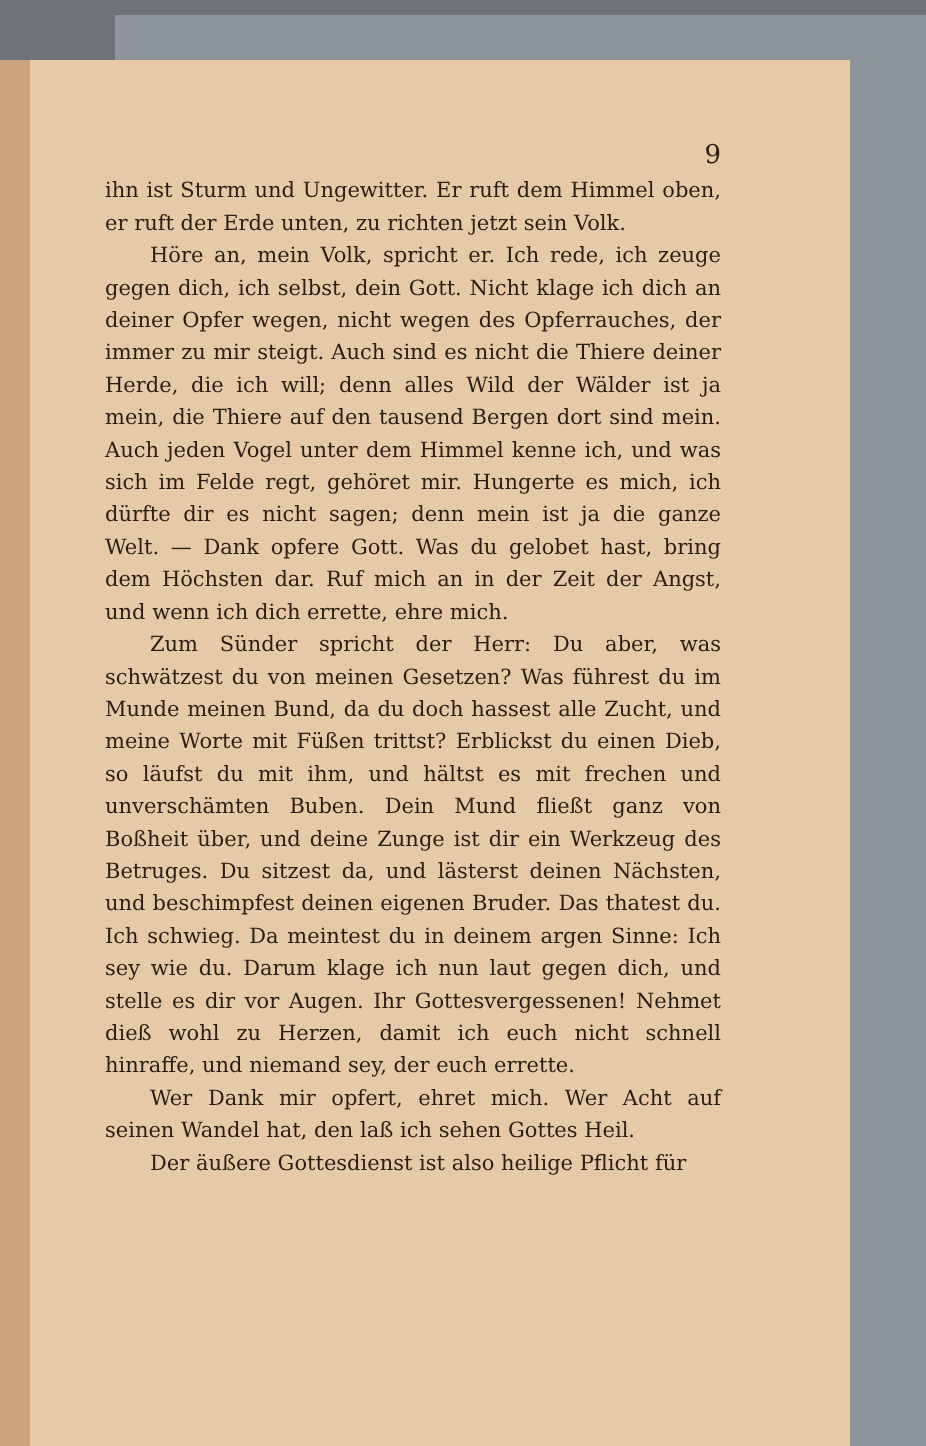9
ihn ist Sturm und Ungewitter. Er ruft dem Himmel oben, er ruft der Erde unten, zu richten jetzt sein Volk.
Höre an, mein Volk, spricht er. Ich rede, ich zeuge gegen dich, ich selbst, dein Gott. Nicht klage ich dich an deiner Opfer wegen, nicht wegen des Opferrauches, der immer zu mir steigt. Auch sind es nicht die Thiere deiner Herde, die ich will; denn alles Wild der Wälder ist ja mein, die Thiere auf den tausend Bergen dort sind mein. Auch jeden Vogel unter dem Himmel kenne ich, und was sich im Felde regt, gehöret mir. Hungerte es mich, ich dürfte dir es nicht sagen; denn mein ist ja die ganze Welt. — Dank opfere Gott. Was du gelobet hast, bring dem Höchsten dar. Ruf mich an in der Zeit der Angst, und wenn ich dich errette, ehre mich.
Zum Sünder spricht der Herr: Du aber, was schwätzest du von meinen Gesetzen? Was führest du im Munde meinen Bund, da du doch hassest alle Zucht, und meine Worte mit Füßen trittst? Erblickst du einen Dieb, so läufst du mit ihm, und hältst es mit frechen und unverschämten Buben. Dein Mund fließt ganz von Boßheit über, und deine Zunge ist dir ein Werkzeug des Betruges. Du sitzest da, und lästerst deinen Nächsten, und beschimpfest deinen eigenen Bruder. Das thatest du. Ich schwieg. Da meintest du in deinem argen Sinne: Ich sey wie du. Darum klage ich nun laut gegen dich, und stelle es dir vor Augen. Ihr Gottesvergessenen! Nehmet dieß wohl zu Herzen, damit ich euch nicht schnell hinraffe, und niemand sey, der euch errette.
Wer Dank mir opfert, ehret mich. Wer Acht auf seinen Wandel hat, den laß ich sehen Gottes Heil.
Der äußere Gottesdienst ist also heilige Pflicht für